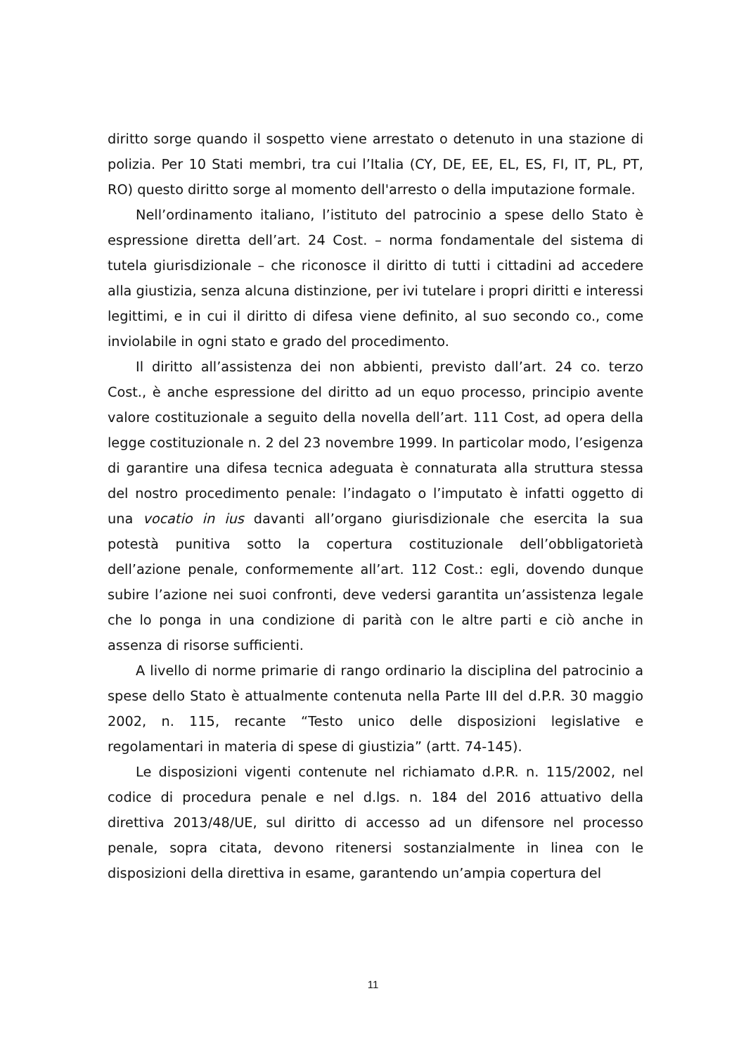diritto sorge quando il sospetto viene arrestato o detenuto in una stazione di polizia. Per 10 Stati membri, tra cui l’Italia (CY, DE, EE, EL, ES, FI, IT, PL, PT, RO) questo diritto sorge al momento dell'arresto o della imputazione formale.
Nell’ordinamento italiano, l’istituto del patrocinio a spese dello Stato è espressione diretta dell’art. 24 Cost. – norma fondamentale del sistema di tutela giurisdizionale – che riconosce il diritto di tutti i cittadini ad accedere alla giustizia, senza alcuna distinzione, per ivi tutelare i propri diritti e interessi legittimi, e in cui il diritto di difesa viene definito, al suo secondo co., come inviolabile in ogni stato e grado del procedimento.
Il diritto all’assistenza dei non abbienti, previsto dall’art. 24 co. terzo Cost., è anche espressione del diritto ad un equo processo, principio avente valore costituzionale a seguito della novella dell’art. 111 Cost, ad opera della legge costituzionale n. 2 del 23 novembre 1999. In particolar modo, l’esigenza di garantire una difesa tecnica adeguata è connaturata alla struttura stessa del nostro procedimento penale: l’indagato o l’imputato è infatti oggetto di una vocatio in ius davanti all’organo giurisdizionale che esercita la sua potestà punitiva sotto la copertura costituzionale dell’obbligatorietà dell’azione penale, conformemente all’art. 112 Cost.: egli, dovendo dunque subire l’azione nei suoi confronti, deve vedersi garantita un’assistenza legale che lo ponga in una condizione di parità con le altre parti e ciò anche in assenza di risorse sufficienti.
A livello di norme primarie di rango ordinario la disciplina del patrocinio a spese dello Stato è attualmente contenuta nella Parte III del d.P.R. 30 maggio 2002, n. 115, recante “Testo unico delle disposizioni legislative e regolamentari in materia di spese di giustizia” (artt. 74-145).
Le disposizioni vigenti contenute nel richiamato d.P.R. n. 115/2002, nel codice di procedura penale e nel d.lgs. n. 184 del 2016 attuativo della direttiva 2013/48/UE, sul diritto di accesso ad un difensore nel processo penale, sopra citata, devono ritenersi sostanzialmente in linea con le disposizioni della direttiva in esame, garantendo un’ampia copertura del
11